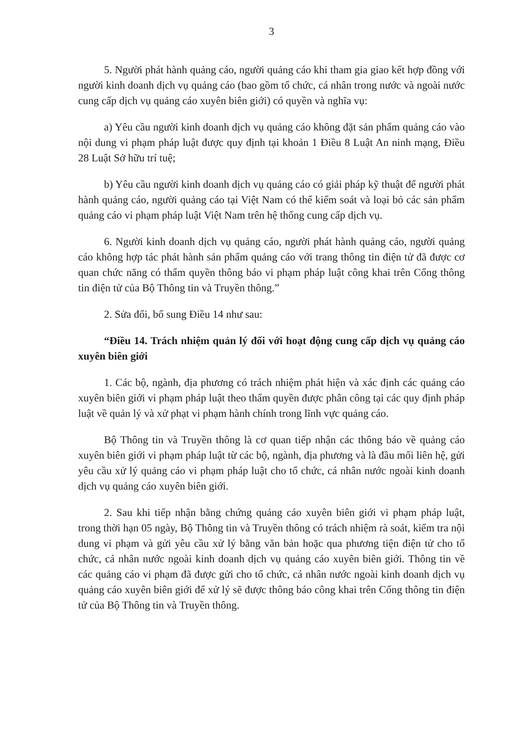3
5. Người phát hành quảng cáo, người quảng cáo khi tham gia giao kết hợp đồng với người kinh doanh dịch vụ quảng cáo (bao gồm tổ chức, cá nhân trong nước và ngoài nước cung cấp dịch vụ quảng cáo xuyên biên giới) có quyền và nghĩa vụ:
a) Yêu cầu người kinh doanh dịch vụ quảng cáo không đặt sản phẩm quảng cáo vào nội dung vi phạm pháp luật được quy định tại khoản 1 Điều 8 Luật An ninh mạng, Điều 28 Luật Sở hữu trí tuệ;
b) Yêu cầu người kinh doanh dịch vụ quảng cáo có giải pháp kỹ thuật để người phát hành quảng cáo, người quảng cáo tại Việt Nam có thể kiểm soát và loại bỏ các sản phẩm quảng cáo vi phạm pháp luật Việt Nam trên hệ thống cung cấp dịch vụ.
6. Người kinh doanh dịch vụ quảng cáo, người phát hành quảng cáo, người quảng cáo không hợp tác phát hành sản phẩm quảng cáo với trang thông tin điện tử đã được cơ quan chức năng có thẩm quyền thông báo vi phạm pháp luật công khai trên Cổng thông tin điện tử của Bộ Thông tin và Truyền thông.”
2. Sửa đổi, bổ sung Điều 14 như sau:
“Điều 14. Trách nhiệm quản lý đối với hoạt động cung cấp dịch vụ quảng cáo xuyên biên giới
1. Các bộ, ngành, địa phương có trách nhiệm phát hiện và xác định các quảng cáo xuyên biên giới vi phạm pháp luật theo thẩm quyền được phân công tại các quy định pháp luật về quản lý và xử phạt vi phạm hành chính trong lĩnh vực quảng cáo.
Bộ Thông tin và Truyền thông là cơ quan tiếp nhận các thông báo về quảng cáo xuyên biên giới vi phạm pháp luật từ các bộ, ngành, địa phương và là đầu mối liên hệ, gửi yêu cầu xử lý quảng cáo vi phạm pháp luật cho tổ chức, cá nhân nước ngoài kinh doanh dịch vụ quảng cáo xuyên biên giới.
2. Sau khi tiếp nhận bằng chứng quảng cáo xuyên biên giới vi phạm pháp luật, trong thời hạn 05 ngày, Bộ Thông tin và Truyền thông có trách nhiệm rà soát, kiểm tra nội dung vi phạm và gửi yêu cầu xử lý bằng văn bản hoặc qua phương tiện điện tử cho tổ chức, cá nhân nước ngoài kinh doanh dịch vụ quảng cáo xuyên biên giới. Thông tin về các quảng cáo vi phạm đã được gửi cho tổ chức, cá nhân nước ngoài kinh doanh dịch vụ quảng cáo xuyên biên giới để xử lý sẽ được thông báo công khai trên Cổng thông tin điện tử của Bộ Thông tin và Truyền thông.